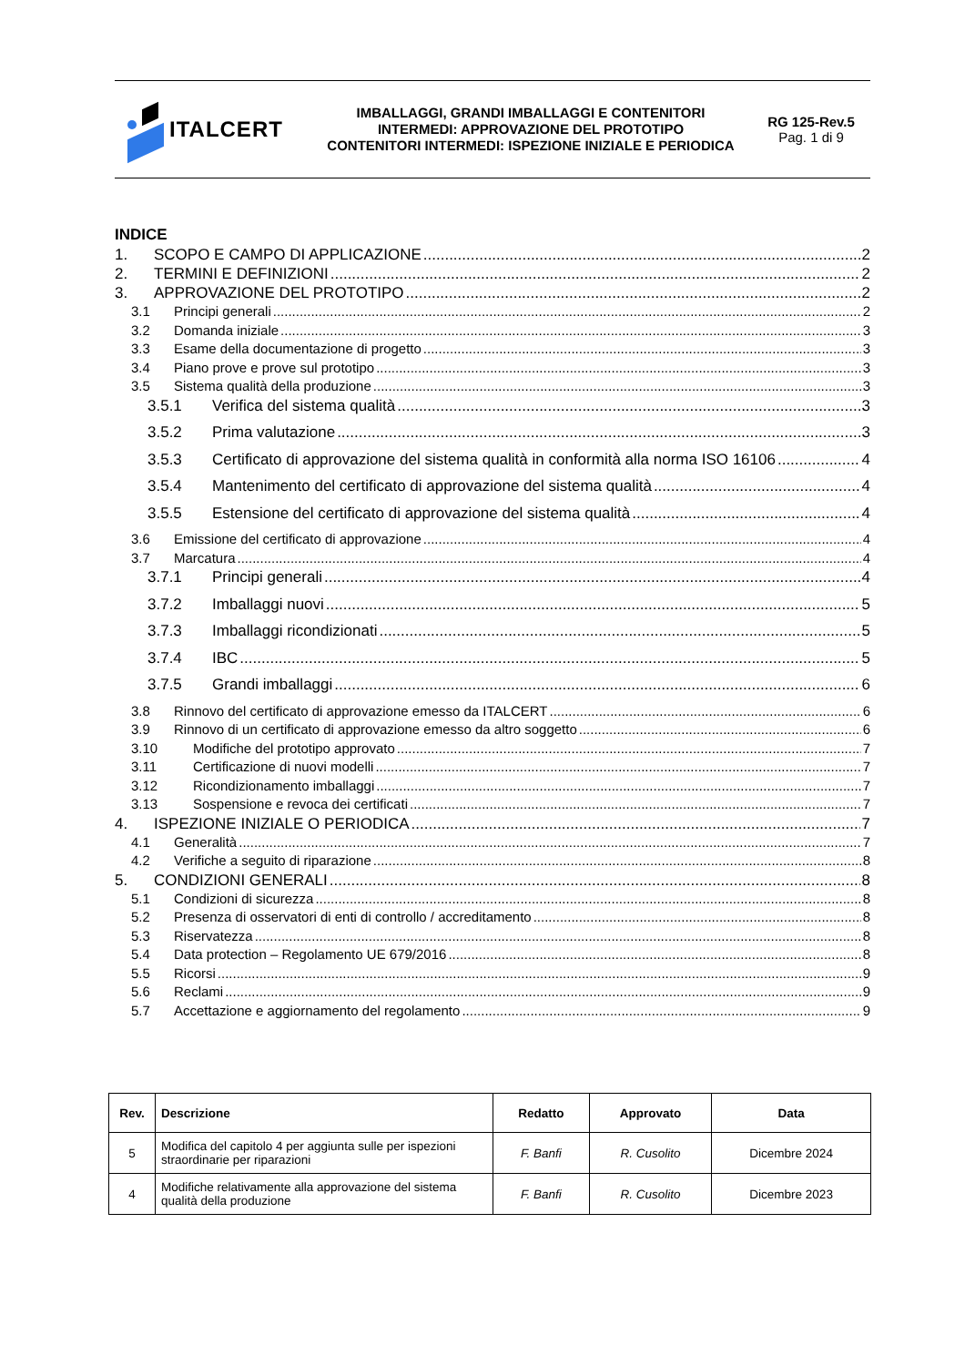ITALCERT
IMBALLAGGI, GRANDI IMBALLAGGI E CONTENITORI
INTERMEDI: APPROVAZIONE DEL PROTOTIPO
CONTENITORI INTERMEDI: ISPEZIONE INIZIALE E PERIODICA
RG 125-Rev.5
Pag. 1 di 9
INDICE
1. SCOPO E CAMPO DI APPLICAZIONE 2
2. TERMINI E DEFINIZIONI 2
3. APPROVAZIONE DEL PROTOTIPO 2
3.1 Principi generali 2
3.2 Domanda iniziale 3
3.3 Esame della documentazione di progetto 3
3.4 Piano prove e prove sul prototipo 3
3.5 Sistema qualità della produzione 3
3.5.1 Verifica del sistema qualità 3
3.5.2 Prima valutazione 3
3.5.3 Certificato di approvazione del sistema qualità in conformità alla norma ISO 16106 4
3.5.4 Mantenimento del certificato di approvazione del sistema qualità 4
3.5.5 Estensione del certificato di approvazione del sistema qualità 4
3.6 Emissione del certificato di approvazione 4
3.7 Marcatura 4
3.7.1 Principi generali 4
3.7.2 Imballaggi nuovi 5
3.7.3 Imballaggi ricondizionati 5
3.7.4 IBC 5
3.7.5 Grandi imballaggi 6
3.8 Rinnovo del certificato di approvazione emesso da ITALCERT 6
3.9 Rinnovo di un certificato di approvazione emesso da altro soggetto 6
3.10 Modifiche del prototipo approvato 7
3.11 Certificazione di nuovi modelli 7
3.12 Ricondizionamento imballaggi 7
3.13 Sospensione e revoca dei certificati 7
4. ISPEZIONE INIZIALE O PERIODICA 7
4.1 Generalità 7
4.2 Verifiche a seguito di riparazione 8
5. CONDIZIONI GENERALI 8
5.1 Condizioni di sicurezza 8
5.2 Presenza di osservatori di enti di controllo / accreditamento 8
5.3 Riservatezza 8
5.4 Data protection – Regolamento UE 679/2016 8
5.5 Ricorsi 9
5.6 Reclami 9
5.7 Accettazione e aggiornamento del regolamento 9
| Rev. | Descrizione | Redatto | Approvato | Data |
| --- | --- | --- | --- | --- |
| 5 | Modifica del capitolo 4 per aggiunta sulle per ispezioni straordinarie per riparazioni | F. Banfi | R. Cusolito | Dicembre 2024 |
| 4 | Modifiche relativamente alla approvazione del sistema qualità della produzione | F. Banfi | R. Cusolito | Dicembre 2023 |